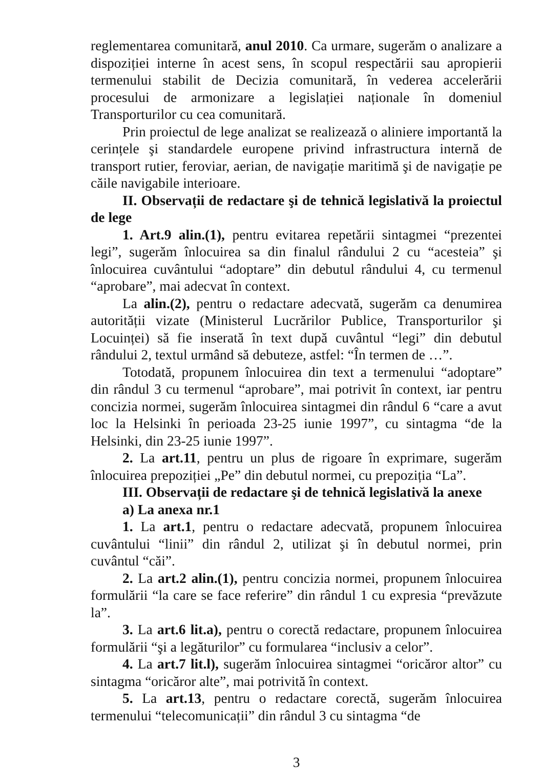reglementarea comunitară, anul 2010. Ca urmare, sugerăm o analizare a dispoziției interne în acest sens, în scopul respectării sau apropierii termenului stabilit de Decizia comunitară, în vederea accelerării procesului de armonizare a legislației naționale în domeniul Transporturilor cu cea comunitară.
Prin proiectul de lege analizat se realizează o aliniere importantă la cerințele şi standardele europene privind infrastructura internă de transport rutier, feroviar, aerian, de navigație maritimă şi de navigație pe căile navigabile interioare.
II. Observații de redactare şi de tehnică legislativă la proiectul de lege
1. Art.9 alin.(1), pentru evitarea repetării sintagmei “prezentei legi”, sugerăm înlocuirea sa din finalul rândului 2 cu “acesteia” şi înlocuirea cuvântului “adoptare” din debutul rândului 4, cu termenul “aprobare”, mai adecvat în context.
La alin.(2), pentru o redactare adecvată, sugerăm ca denumirea autorității vizate (Ministerul Lucrărilor Publice, Transporturilor şi Locuinței) să fie inserată în text după cuvântul “legi” din debutul rândului 2, textul urmând să debuteze, astfel: “În termen de …”.
Totodată, propunem înlocuirea din text a termenului “adoptare” din rândul 3 cu termenul “aprobare”, mai potrivit în context, iar pentru concizia normei, sugerăm înlocuirea sintagmei din rândul 6 “care a avut loc la Helsinki în perioada 23-25 iunie 1997”, cu sintagma “de la Helsinki, din 23-25 iunie 1997”.
2. La art.11, pentru un plus de rigoare în exprimare, sugerăm înlocuirea prepoziției „Pe” din debutul normei, cu prepoziția “La”.
III. Observații de redactare şi de tehnică legislativă la anexe
a) La anexa nr.1
1. La art.1, pentru o redactare adecvată, propunem înlocuirea cuvântului “linii” din rândul 2, utilizat şi în debutul normei, prin cuvântul “căi”.
2. La art.2 alin.(1), pentru concizia normei, propunem înlocuirea formulării “la care se face referire” din rândul 1 cu expresia “prevăzute la”.
3. La art.6 lit.a), pentru o corectă redactare, propunem înlocuirea formulării “şi a legăturilor” cu formularea “inclusiv a celor”.
4. La art.7 lit.l), sugerăm înlocuirea sintagmei “oricăror altor” cu sintagma “oricăror alte”, mai potrivită în context.
5. La art.13, pentru o redactare corectă, sugerăm înlocuirea termenului “telecomunicații” din rândul 3 cu sintagma “de
3